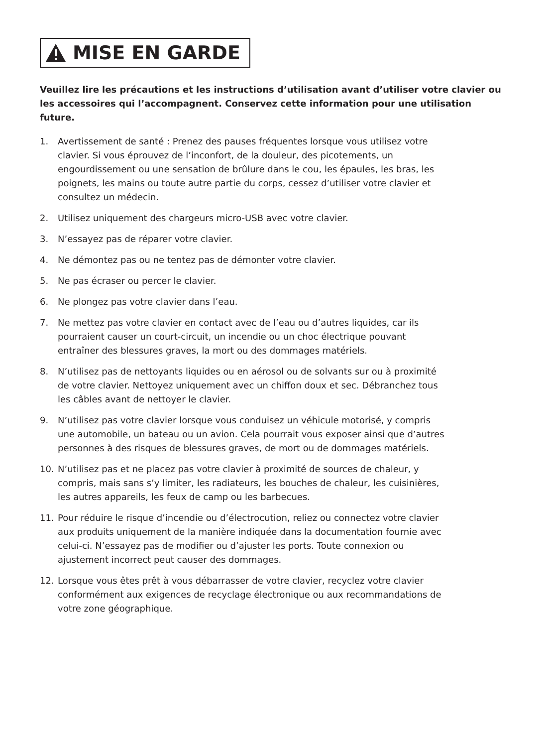MISE EN GARDE
Veuillez lire les précautions et les instructions d’utilisation avant d’utiliser votre clavier ou les accessoires qui l’accompagnent. Conservez cette information pour une utilisation future.
1. Avertissement de santé : Prenez des pauses fréquentes lorsque vous utilisez votre clavier. Si vous éprouvez de l’inconfort, de la douleur, des picotements, un engourdissement ou une sensation de brûlure dans le cou, les épaules, les bras, les poignets, les mains ou toute autre partie du corps, cessez d’utiliser votre clavier et consultez un médecin.
2. Utilisez uniquement des chargeurs micro-USB avec votre clavier.
3. N’essayez pas de réparer votre clavier.
4. Ne démontez pas ou ne tentez pas de démonter votre clavier.
5. Ne pas écraser ou percer le clavier.
6. Ne plongez pas votre clavier dans l’eau.
7. Ne mettez pas votre clavier en contact avec de l’eau ou d’autres liquides, car ils pourraient causer un court-circuit, un incendie ou un choc électrique pouvant entraîner des blessures graves, la mort ou des dommages matériels.
8. N’utilisez pas de nettoyants liquides ou en aérosol ou de solvants sur ou à proximité de votre clavier. Nettoyez uniquement avec un chiffon doux et sec. Débranchez tous les câbles avant de nettoyer le clavier.
9. N’utilisez pas votre clavier lorsque vous conduisez un véhicule motorisé, y compris une automobile, un bateau ou un avion. Cela pourrait vous exposer ainsi que d’autres personnes à des risques de blessures graves, de mort ou de dommages matériels.
10. N’utilisez pas et ne placez pas votre clavier à proximité de sources de chaleur, y compris, mais sans s’y limiter, les radiateurs, les bouches de chaleur, les cuisinières, les autres appareils, les feux de camp ou les barbecues.
11. Pour réduire le risque d’incendie ou d’électrocution, reliez ou connectez votre clavier aux produits uniquement de la manière indiquée dans la documentation fournie avec celui-ci. N’essayez pas de modifier ou d’ajuster les ports. Toute connexion ou ajustement incorrect peut causer des dommages.
12. Lorsque vous êtes prêt à vous débarrasser de votre clavier, recyclez votre clavier conformément aux exigences de recyclage électronique ou aux recommandations de votre zone géographique.